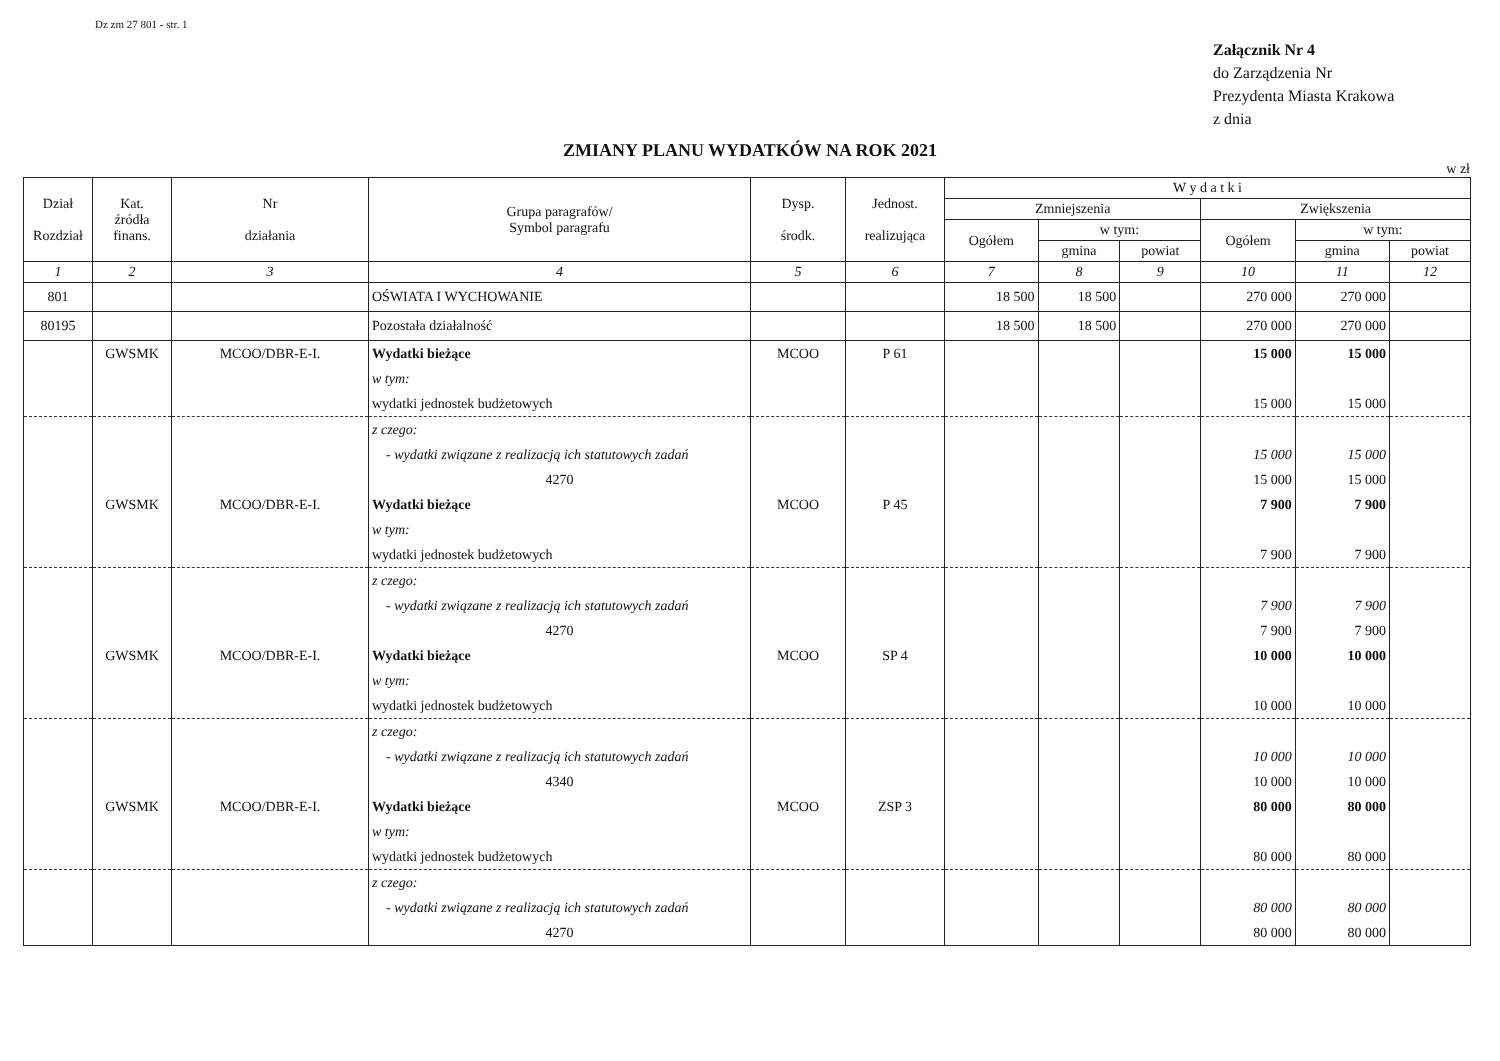Dz zm 27 801 - str. 1
Załącznik Nr 4
do Zarządzenia Nr
Prezydenta Miasta Krakowa
z dnia
ZMIANY PLANU WYDATKÓW NA ROK 2021
w zł
| Dział Rozdział | Kat. źródła finans. | Nr działania | Grupa paragrafów/ Symbol paragrafu | Dysp. środk. | Jednost. realizująca | W y d a t k i | | | | | |
| --- | --- | --- | --- | --- | --- | --- | --- | --- | --- | --- | --- |
| | | | | | | Zmniejszenia | | | Zwiększenia | | |
| | | | | | | Ogółem | w tym: | | Ogółem | w tym: | |
| | | | | | | | gmina | powiat | | gmina | powiat |
| 1 | 2 | 3 | 4 | 5 | 6 | 7 | 8 | 9 | 10 | 11 | 12 |
| 801 | | | OŚWIATA I WYCHOWANIE | | | 18 500 | 18 500 | | 270 000 | 270 000 | |
| 80195 | | | Pozostała działalność | | | 18 500 | 18 500 | | 270 000 | 270 000 | |
| | GWSMK | MCOO/DBR-E-I. | Wydatki bieżące | MCOO | P 61 | | | | 15 000 | 15 000 | |
| | | | w tym: | | | | | | | | |
| | | | wydatki jednostek budżetowych | | | | | | 15 000 | 15 000 | |
| | | | z czego: | | | | | | | | |
| | | | - wydatki związane z realizacją ich statutowych zadań | | | | | | 15 000 | 15 000 | |
| | | | 4270 | | | | | | 15 000 | 15 000 | |
| | GWSMK | MCOO/DBR-E-I. | Wydatki bieżące | MCOO | P 45 | | | | 7 900 | 7 900 | |
| | | | w tym: | | | | | | | | |
| | | | wydatki jednostek budżetowych | | | | | | 7 900 | 7 900 | |
| | | | z czego: | | | | | | | | |
| | | | - wydatki związane z realizacją ich statutowych zadań | | | | | | 7 900 | 7 900 | |
| | | | 4270 | | | | | | 7 900 | 7 900 | |
| | GWSMK | MCOO/DBR-E-I. | Wydatki bieżące | MCOO | SP 4 | | | | 10 000 | 10 000 | |
| | | | w tym: | | | | | | | | |
| | | | wydatki jednostek budżetowych | | | | | | 10 000 | 10 000 | |
| | | | z czego: | | | | | | | | |
| | | | - wydatki związane z realizacją ich statutowych zadań | | | | | | 10 000 | 10 000 | |
| | | | 4340 | | | | | | 10 000 | 10 000 | |
| | GWSMK | MCOO/DBR-E-I. | Wydatki bieżące | MCOO | ZSP 3 | | | | 80 000 | 80 000 | |
| | | | w tym: | | | | | | | | |
| | | | wydatki jednostek budżetowych | | | | | | 80 000 | 80 000 | |
| | | | z czego: | | | | | | | | |
| | | | - wydatki związane z realizacją ich statutowych zadań | | | | | | 80 000 | 80 000 | |
| | | | 4270 | | | | | | 80 000 | 80 000 | |